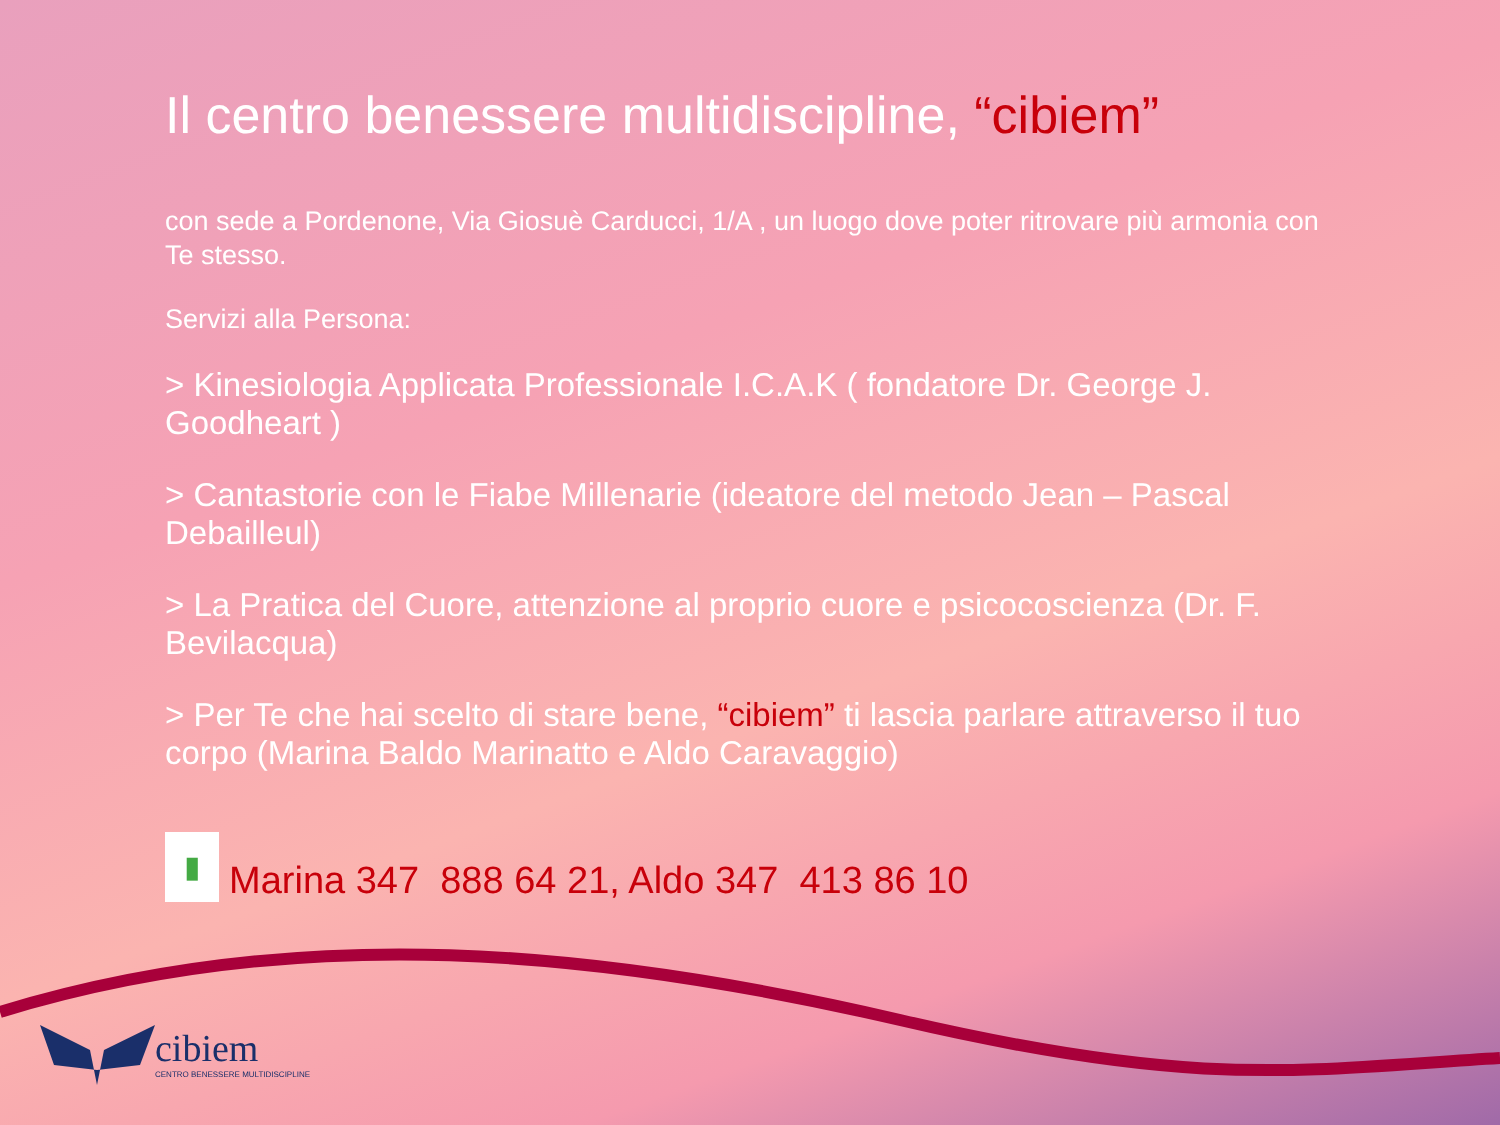Il centro benessere multidiscipline, “cibiem”
con sede a Pordenone, Via Giosuè Carducci, 1/A , un luogo dove poter ritrovare più armonia con Te stesso.
Servizi alla Persona:
> Kinesiologia Applicata Professionale I.C.A.K ( fondatore Dr. George J. Goodheart )
> Cantastorie con le Fiabe Millenarie (ideatore del metodo Jean – Pascal Debailleul)
> La Pratica del Cuore, attenzione al proprio cuore e psicocoscienza (Dr. F. Bevilacqua)
> Per Te che hai scelto di stare bene, “cibiem” ti lascia parlare attraverso il tuo corpo (Marina Baldo Marinatto e Aldo Caravaggio)
▮
Marina 347 888 64 21, Aldo 347 413 86 10
cibiem
CENTRO BENESSERE MULTIDISCIPLINE